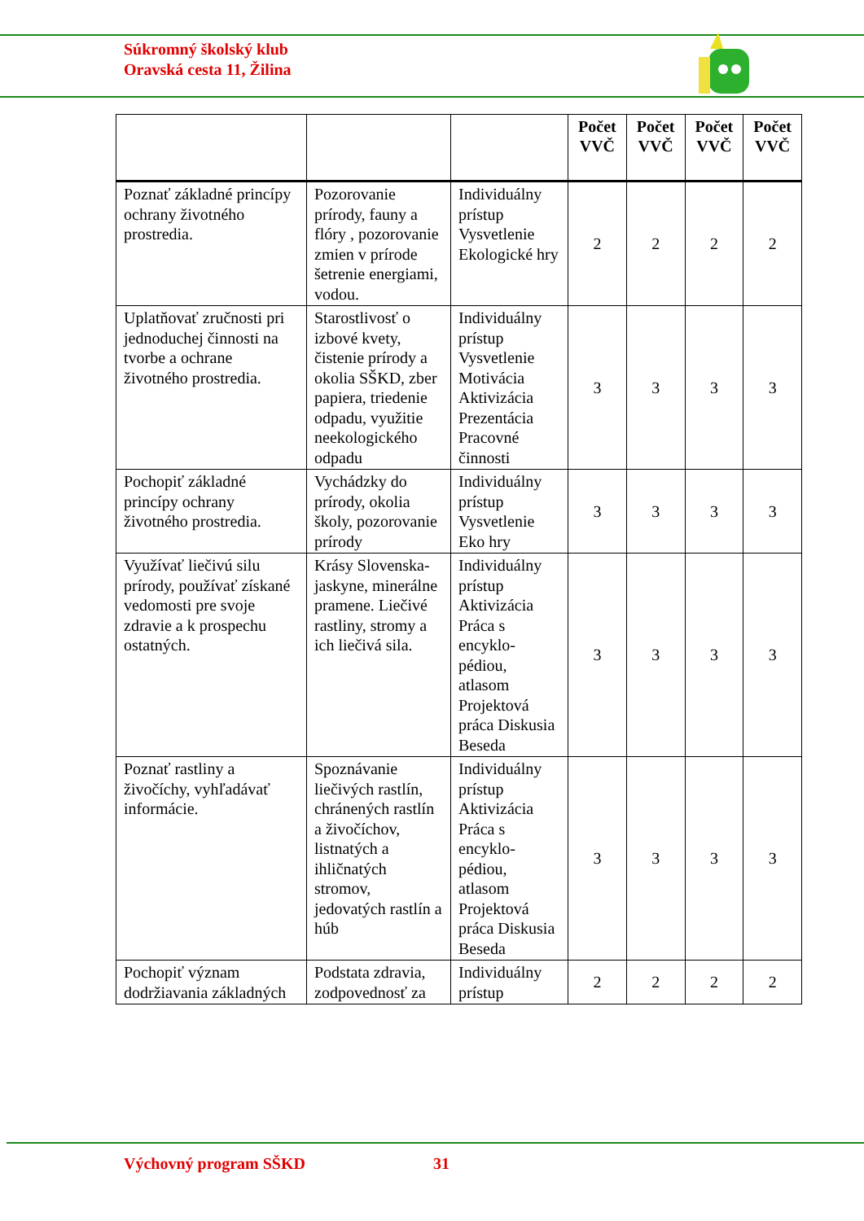Súkromný školský klub
Oravská cesta 11, Žilina
| | | | Počet VVČ | Počet VVČ | Počet VVČ | Počet VVČ |
| --- | --- | --- | --- | --- | --- | --- |
| Poznať základné princípy ochrany životného prostredia. | Pozorovanie prírody, fauny a flóry , pozorovanie zmien v prírode šetrenie energiami, vodou. | Individuálny prístup Vysvetlenie Ekologické hry | 2 | 2 | 2 | 2 |
| Uplatňovať zručnosti pri jednoduchej činnosti na tvorbe a ochrane životného prostredia. | Starostlivosť o izbové kvety, čistenie prírody a okolia SŠKD, zber papiera, triedenie odpadu, využitie neekologického odpadu | Individuálny prístup Vysvetlenie Motivácia Aktivizácia Prezentácia Pracovné činnosti | 3 | 3 | 3 | 3 |
| Pochopiť základné princípy ochrany životného prostredia. | Vychádzky do prírody, okolia školy, pozorovanie prírody | Individuálny prístup Vysvetlenie Eko hry | 3 | 3 | 3 | 3 |
| Využívať liečivú silu prírody, používať získané vedomosti pre svoje zdravie a k prospechu ostatných. | Krásy Slovenska- jaskyne, minerálne pramene. Liečivé rastliny, stromy a ich liečivá sila. | Individuálny prístup Aktivizácia Práca s encyklo-pédiou, atlasom Projektová práca Diskusia Beseda | 3 | 3 | 3 | 3 |
| Poznať rastliny a živočíchy, vyhľadávať informácie. | Spoznávanie liečivých rastlín, chránených rastlín a živočíchov, listnatých a ihličnatých stromov, jedovatých rastlín a húb | Individuálny prístup Aktivizácia Práca s encyklo-pédiou, atlasom Projektová práca Diskusia Beseda | 3 | 3 | 3 | 3 |
| Pochopiť význam dodržiavania základných | Podstata zdravia, zodpovednosť za | Individuálny prístup | 2 | 2 | 2 | 2 |
Výchovný program SŠKD 31